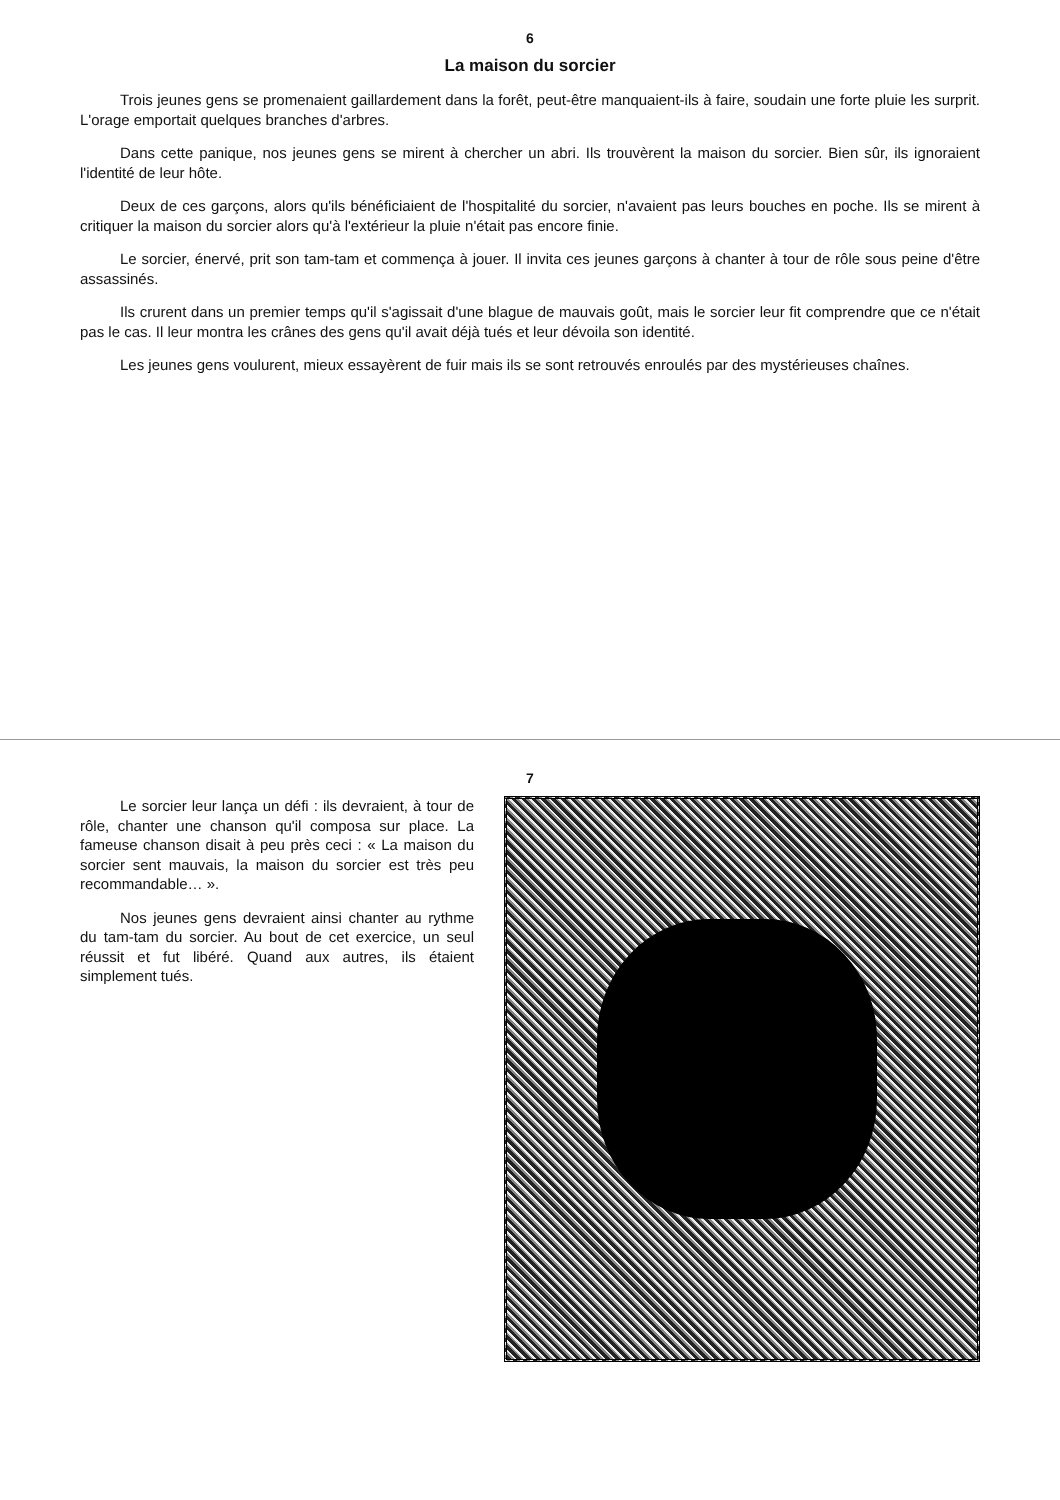6
La maison du sorcier
Trois jeunes gens se promenaient gaillardement dans la forêt, peut-être manquaient-ils à faire, soudain une forte pluie les surprit. L'orage emportait quelques branches d'arbres.
Dans cette panique, nos jeunes gens se mirent à chercher un abri. Ils trouvèrent la maison du sorcier. Bien sûr, ils ignoraient l'identité de leur hôte.
Deux de ces garçons, alors qu'ils bénéficiaient de l'hospitalité du sorcier, n'avaient pas leurs bouches en poche. Ils se mirent à critiquer la maison du sorcier alors qu'à l'extérieur la pluie n'était pas encore finie.
Le sorcier, énervé, prit son tam-tam et commença à jouer. Il invita ces jeunes garçons à chanter à tour de rôle sous peine d'être assassinés.
Ils crurent dans un premier temps qu'il s'agissait d'une blague de mauvais goût, mais le sorcier leur fit comprendre que ce n'était pas le cas. Il leur montra les crânes des gens qu'il avait déjà tués et leur dévoila son identité.
Les jeunes gens voulurent, mieux essayèrent de fuir mais ils se sont retrouvés enroulés par des mystérieuses chaînes.
7
Le sorcier leur lança un défi : ils devraient, à tour de rôle, chanter une chanson qu'il composa sur place. La fameuse chanson disait à peu près ceci : « La maison du sorcier sent mauvais, la maison du sorcier est très peu recommandable… ».
Nos jeunes gens devraient ainsi chanter au rythme du tam-tam du sorcier. Au bout de cet exercice, un seul réussit et fut libéré. Quand aux autres, ils étaient simplement tués.